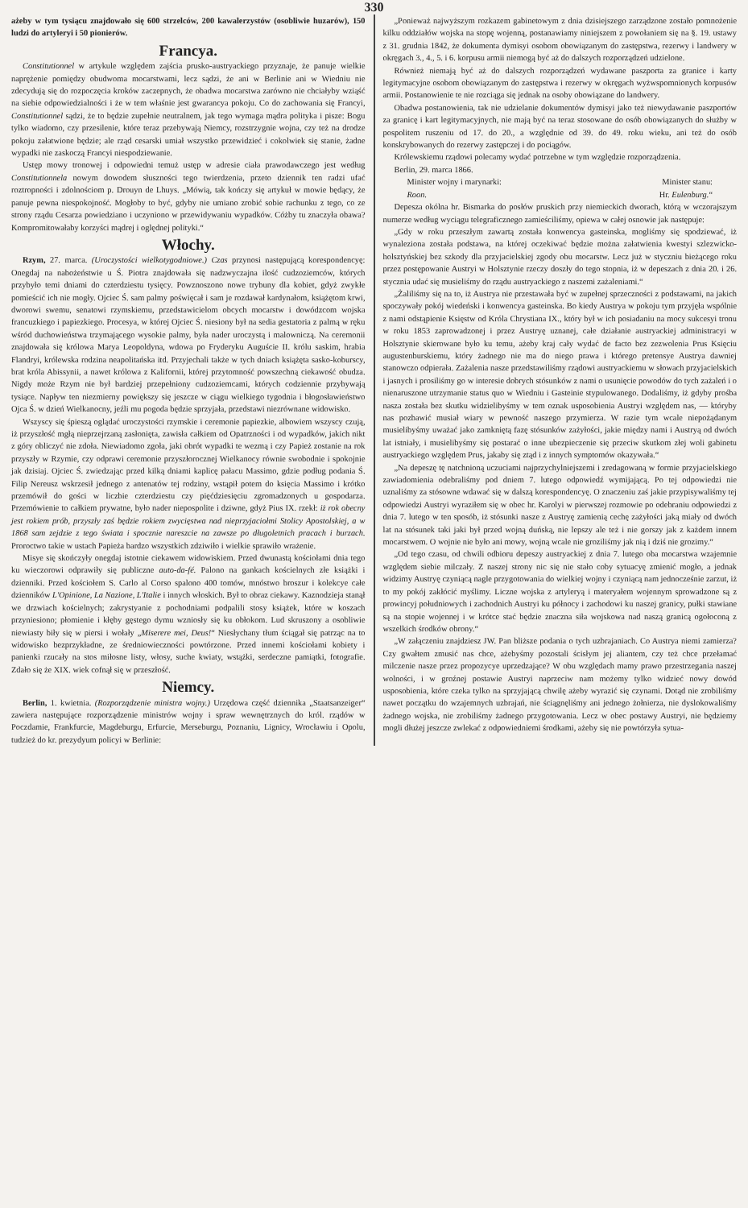330
ażeby w tym tysiącu znajdowało się 600 strzelców, 200 kawalerzystów (osobliwie huzarów), 150 ludzi do artyleryi i 50 pionierów.
Francya.
Constitutionnel w artykule względem zajścia prusko-austryackiego przyznaje, że panuje wielkie naprężenie pomiędzy obudwoma mocarstwami, lecz sądzi, że ani w Berlinie ani w Wiedniu nie zdecydują się do rozpoczęcia kroków zaczepnych, że obadwa mocarstwa zarówno nie chciałyby wziąść na siebie odpowiedzialności i że w tem właśnie jest gwarancya pokoju. Co do zachowania się Francyi, Constitutionnel sądzi, że to będzie zupełnie neutralnem, jak tego wymaga mądra polityka i pisze: Bogu tylko wiadomo, czy przesilenie, które teraz przebywają Niemcy, rozstrzygnie wojna, czy też na drodze pokoju załatwione będzie; ale rząd cesarski umiał wszystko przewidzieć i cokolwiek się stanie, żadne wypadki nie zaskoczą Francyi niespodziewanie.
Ustęp mowy tronowej i odpowiedni temuż ustęp w adresie ciała prawodawczego jest według Constitutionnela nowym dowodem słuszności tego twierdzenia, przeto dziennik ten radzi ufać roztropności i zdolnościom p. Drouyn de Lhuys. „Mówią, tak kończy się artykuł w mowie będący, że panuje pewna niespokojność. Mogłoby to być, gdyby nie umiano zrobić sobie rachunku z tego, co ze strony rządu Cesarza powiedziano i uczyniono w przewidywaniu wypadków. Cóżby tu znaczyła obawa? Kompromitowałaby korzyści mądrej i oględnej polityki.“
Włochy.
Rzym, 27. marca. (Uroczystości wielkotygodniowe.) Czas przynosi następującą korespondencyę: Onegdaj na nabożeństwie u Ś. Piotra znajdowała się nadzwyczajna ilość cudzoziemców, których przybyło temi dniami do czterdziestu tysięcy. Powznoszono nowe trybuny dla kobiet, gdyż zwykłe pomieścić ich nie mogły. Ojciec Ś. sam palmy poświęcał i sam je rozdawał kardynałom, książętom krwi, dworowi swemu, senatowi rzymskiemu, przedstawicielom obcych mocarstw i dowódzcom wojska francuzkiego i papiezkiego. Procesya, w której Ojciec Ś. niesiony był na sedia gestatoria z palmą w ręku wśród duchowieństwa trzymającego wysokie palmy, była nader uroczystą i malowniczą. Na ceremonii znajdowała się królowa Marya Leopoldyna, wdowa po Fryderyku Auguście II. królu saskim, hrabia Flandryi, królewska rodzina neapolitańska itd. Przyjechali także w tych dniach książęta sasko-koburscy, brat króla Abissynii, a nawet królowa z Kalifornii, której przytomność powszechną ciekawość obudza. Nigdy może Rzym nie był bardziej przepełniony cudzoziemcami, których codziennie przybywają tysiące. Napływ ten niezmierny powiększy się jeszcze w ciągu wielkiego tygodnia i błogosławieństwo Ojca Ś. w dzień Wielkanocny, jeźli mu pogoda będzie sprzyjała, przedstawi niezrównane widowisko.
Wszyscy się śpieszą oglądać uroczystości rzymskie i ceremonie papiezkie, albowiem wszyscy czują, iż przyszłość mgłą nieprzejrzaną zasłonięta, zawisła całkiem od Opatrzności i od wypadków, jakich nikt z góry obliczyć nie zdoła. Niewiadomo zgoła, jaki obrót wypadki te wezmą i czy Papież zostanie na rok przyszły w Rzymie, czy odprawi ceremonie przyszłorocznej Wielkanocy równie swobodnie i spokojnie jak dzisiaj. Ojciec Ś. zwiedzając przed kilką dniami kaplicę pałacu Massimo, gdzie podług podania Ś. Filip Nereusz wskrzesił jednego z antenatów tej rodziny, wstąpił potem do księcia Massimo i krótko przemówił do gości w liczbie czterdziestu czy pięćdziesięciu zgromadzonych u gospodarza. Przemówienie to całkiem prywatne, było nader niepospolite i dziwne, gdyż Pius IX. rzekł: iż rok obecny jest rokiem prób, przyszły zaś będzie rokiem zwycięstwa nad nieprzyjaciołmi Stolicy Apostolskiej, a w 1868 sam zejdzie z tego świata i spocznie nareszcie na zawsze po długoletnich pracach i burzach. Proroctwo takie w ustach Papieża bardzo wszystkich zdziwiło i wielkie sprawiło wrażenie.
Misye się skończyły onegdaj istotnie ciekawem widowiskiem. Przed dwunastą kościołami dnia tego ku wieczorowi odprawiły się publiczne auto-da-fé. Palono na gankach kościelnych złe książki i dzienniki. Przed kościołem S. Carlo al Corso spalono 400 tomów, mnóstwo broszur i kolekcye całe dzienników L'Opinione, La Nazione, L'Italie i innych włoskich. Był to obraz ciekawy. Kaznodzieja stanął we drzwiach kościelnych; zakrystyanie z pochodniami podpalili stosy książek, które w koszach przyniesiono; płomienie i kłęby gęstego dymu wzniosły się ku obłokom. Lud skruszony a osobliwie niewiasty biły się w piersi i wołały „Miserere mei, Deus!“ Niesłychany tłum ściągał się patrząc na to widowisko bezprzykładne, ze średniowieczności powtórzone. Przed innemi kościołami kobiety i panienki rzucały na stos miłosne listy, włosy, suche kwiaty, wstążki, serdeczne pamiątki, fotografie. Zdało się że XIX. wiek cofnął się w przeszłość.
Niemcy.
Berlin, 1. kwietnia. (Rozporządzenie ministra wojny.) Urzędowa część dziennika „Staatsanzeiger“ zawiera następujące rozporządzenie ministrów wojny i spraw wewnętrznych do król. rządów w Poczdamie, Frankfurcie, Magdeburgu, Erfurcie, Merseburgu, Poznaniu, Lignicy, Wrocławiu i Opolu, tudzież do kr. prezydyum policyi w Berlinie:
„Ponieważ najwyższym rozkazem gabinetowym z dnia dzisiejszego zarządzone zostało pomnożenie kilku oddziałów wojska na stopę wojenną, postanawiamy niniejszem z powołaniem się na §. 19. ustawy z 31. grudnia 1842, że dokumenta dymisyi osobom obowiązanym do zastępstwa, rezerwy i landwery w okręgach 3., 4., 5. i 6. korpusu armii niemogą być aż do dalszych rozporządzeń udzielone.
Również niemają być aż do dalszych rozporządzeń wydawane paszporta za granice i karty legitymacyjne osobom obowiązanym do zastępstwa i rezerwy w okręgach wyżwspomnionych korpusów armii. Postanowienie te nie rozciąga się jednak na osoby obowiązane do landwery.
Obadwa postanowienia, tak nie udzielanie dokumentów dymisyi jako też niewydawanie paszportów za granicę i kart legitymacyjnych, nie mają być na teraz stosowane do osób obowiązanych do służby w pospolitem ruszeniu od 17. do 20., a względnie od 39. do 49. roku wieku, ani też do osób konskrybowanych do rezerwy zastępczej i do pociągów.
Królewskiemu rządowi polecamy wydać potrzebne w tym względzie rozporządzenia.
Berlin, 29. marca 1866.
Minister wojny i marynarki: Minister stanu:
Roon. Hr. Eulenburg.“
Depesza okólna hr. Bismarka do posłów pruskich przy niemieckich dworach, którą w wczorajszym numerze według wyciągu telegraficznego zamieściliśmy, opiewa w całej osnowie jak następuje:
„Gdy w roku przeszłym zawartą została konwencya gasteinska, mogliśmy się spodziewać, iż wynaleziona została podstawa, na której oczekiwać będzie można załatwienia kwestyi szlezwicko-holsztyńskiej bez szkody dla przyjacielskiej zgody obu mocarstw. Lecz już w styczniu bieżącego roku przez postępowanie Austryi w Holsztynie rzeczy doszły do tego stopnia, iż w depeszach z dnia 20. i 26. stycznia udać się musieliśmy do rządu austryackiego z naszemi zażaleniami.“
„Żaliliśmy się na to, iż Austrya nie przestawała być w zupełnej sprzeczności z podstawami, na jakich spoczywały pokój wiedeński i konwencya gasteinska. Bo kiedy Austrya w pokoju tym przyjęła wspólnie z nami odstąpienie Księstw od Króla Chrystiana IX., który był w ich posiadaniu na mocy sukcesyi tronu w roku 1853 zaprowadzonej i przez Austryę uznanej, całe działanie austryackiej administracyi w Holsztynie skierowane było ku temu, ażeby kraj cały wydać de facto bez zezwolenia Prus Księciu augustenburskiemu, który żadnego nie ma do niego prawa i którego pretensye Austrya dawniej stanowczo odpierała. Zażalenia nasze przedstawiliśmy rządowi austryackiemu w słowach przyjacielskich i jasnych i prosiliśmy go w interesie dobrych stósunków z nami o usunięcie powodów do tych zażaleń i o nienaruszone utrzymanie status quo w Wiedniu i Gasteinie stypulowanego. Dodaliśmy, iż gdyby prośba nasza została bez skutku widzielibyśmy w tem oznak usposobienia Austryi względem nas, — któryby nas pozbawić musiał wiary w pewność naszego przymierza. W razie tym wcale niepożądanym musielibyśmy uważać jako zamkniętą fazę stósunków zażyłości, jakie między nami i Austryą od dwóch lat istniały, i musielibyśmy się postarać o inne ubezpieczenie się przeciw skutkom złej woli gabinetu austryackiego względem Prus, jakaby się ztąd i z innych symptomów okazywała.“
„Na depeszę tę natchnioną uczuciami najprzychylniejszemi i zredagowaną w formie przyjacielskiego zawiadomienia odebraliśmy pod dniem 7. lutego odpowiedź wymijającą. Po tej odpowiedzi nie uznaliśmy za stósowne wdawać się w dalszą korespondencyę. O znaczeniu zaś jakie przypisywaliśmy tej odpowiedzi Austryi wyraziłem się w obec hr. Karolyi w pierwszej rozmowie po odebraniu odpowiedzi z dnia 7. lutego w ten sposób, iż stósunki nasze z Austryę zamienią cechę zażyłości jaką miały od dwóch lat na stósunek taki jaki był przed wojną duńską, nie lepszy ale też i nie gorszy jak z każdem innem mocarstwem. O wojnie nie było ani mowy, wojną wcale nie groziliśmy jak nią i dziś nie grozimy.“
„Od tego czasu, od chwili odbioru depeszy austryackiej z dnia 7. lutego oba mocarstwa wzajemnie względem siebie milczały. Z naszej strony nic się nie stało coby sytuacyę zmienić mogło, a jednak widzimy Austryę czyniącą nagle przygotowania do wielkiej wojny i czyniącą nam jednocześnie zarzut, iż to my pokój zakłócić myślimy. Liczne wojska z artyleryą i materyałem wojennym sprowadzone są z prowincyj południowych i zachodnich Austryi ku północy i zachodowi ku naszej granicy, pułki stawiane są na stopie wojennej i w krótce stać będzie znaczna siła wojskowa nad naszą granicą ogołoconą z wszelkich środków obrony.“
„W załączeniu znajdziesz JW. Pan bliższe podania o tych uzbrajaniach. Co Austrya niemi zamierza? Czy gwałtem zmusić nas chce, ażebyśmy pozostali ścisłym jej aliantem, czy też chce przełamać milczenie nasze przez propozycye uprzedzające? W obu względach mamy prawo przestrzegania naszej wolności, i w groźnej postawie Austryi naprzeciw nam możemy tylko widzieć nowy dowód usposobienia, które czeka tylko na sprzyjającą chwilę ażeby wyrazić się czynami. Dotąd nie zrobiliśmy nawet początku do wzajemnych uzbrajań, nie ściągnęliśmy ani jednego żołnierza, nie dyslokowaliśmy żadnego wojska, nie zrobiliśmy żadnego przygotowania. Lecz w obec postawy Austryi, nie będziemy mogli dłużej jeszcze zwlekać z odpowiedniemi środkami, ażeby się nie powtórzyła sytua-